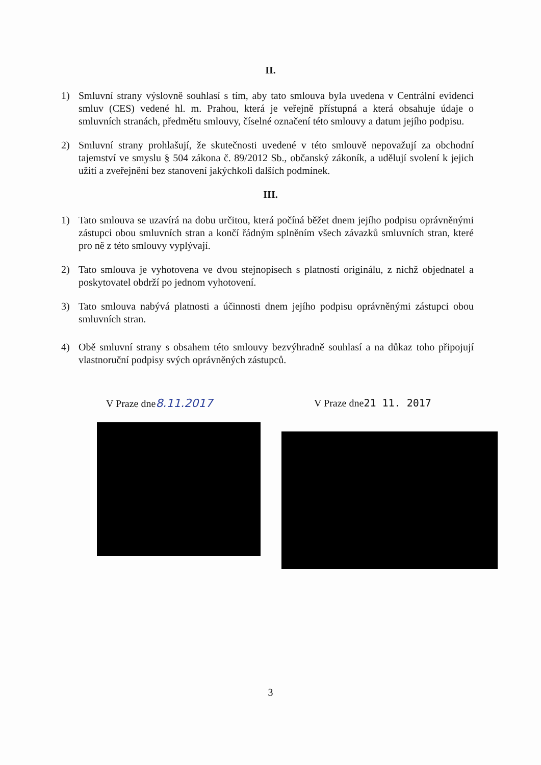II.
1) Smluvní strany výslovně souhlasí s tím, aby tato smlouva byla uvedena v Centrální evidenci smluv (CES) vedené hl. m. Prahou, která je veřejně přístupná a která obsahuje údaje o smluvních stranách, předmětu smlouvy, číselné označení této smlouvy a datum jejího podpisu.
2) Smluvní strany prohlašují, že skutečnosti uvedené v této smlouvě nepovažují za obchodní tajemství ve smyslu § 504 zákona č. 89/2012 Sb., občanský zákoník, a udělují svolení k jejich užití a zveřejnění bez stanovení jakýchkoli dalších podmínek.
III.
1) Tato smlouva se uzavírá na dobu určitou, která počíná běžet dnem jejího podpisu oprávněnými zástupci obou smluvních stran a končí řádným splněním všech závazků smluvních stran, které pro ně z této smlouvy vyplývají.
2) Tato smlouva je vyhotovena ve dvou stejnopisech s platností originálu, z nichž objednatel a poskytovatel obdrží po jednom vyhotovení.
3) Tato smlouva nabývá platnosti a účinnosti dnem jejího podpisu oprávněnými zástupci obou smluvních stran.
4) Obě smluvní strany s obsahem této smlouvy bezvýhradně souhlasí a na důkaz toho připojují vlastnoruční podpisy svých oprávněných zástupců.
V Praze dne8.11.2017 V Praze dne21 11. 2017
3